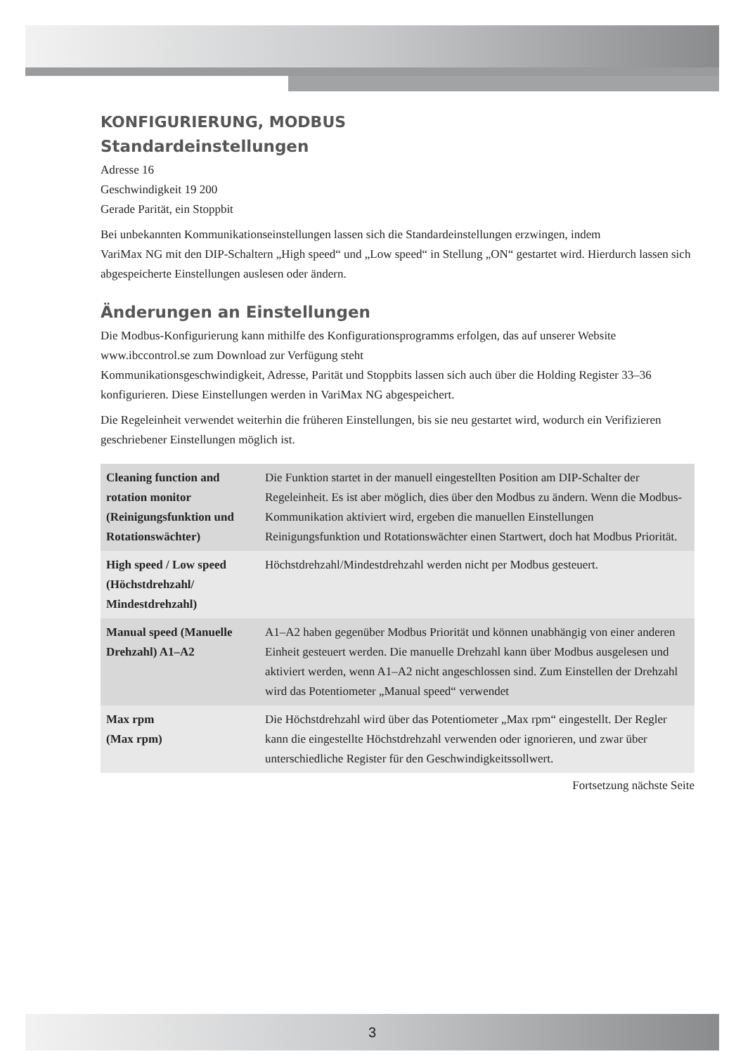KONFIGURIERUNG, MODBUS
Standardeinstellungen
Adresse 16
Geschwindigkeit 19 200
Gerade Parität, ein Stoppbit
Bei unbekannten Kommunikationseinstellungen lassen sich die Standardeinstellungen erzwingen, indem
VariMax NG mit den DIP-Schaltern „High speed“ und „Low speed“ in Stellung „ON“ gestartet wird. Hierdurch lassen sich abgespeicherte Einstellungen auslesen oder ändern.
Änderungen an Einstellungen
Die Modbus-Konfigurierung kann mithilfe des Konfigurationsprogramms erfolgen, das auf unserer Website www.ibccontrol.se zum Download zur Verfügung steht
Kommunikationsgeschwindigkeit, Adresse, Parität und Stoppbits lassen sich auch über die Holding Register 33–36 konfigurieren. Diese Einstellungen werden in VariMax NG abgespeichert.
Die Regeleinheit verwendet weiterhin die früheren Einstellungen, bis sie neu gestartet wird, wodurch ein Verifizieren geschriebener Einstellungen möglich ist.
| Cleaning function and rotation monitor (Reinigungsfunktion und Rotationswächter) | Die Funktion startet in der manuell eingestellten Position am DIP-Schalter der Regeleinheit. Es ist aber möglich, dies über den Modbus zu ändern. Wenn die Modbus-Kommunikation aktiviert wird, ergeben die manuellen Einstellungen Reinigungsfunktion und Rotationswächter einen Startwert, doch hat Modbus Priorität. |
| High speed / Low speed (Höchstdrehzahl/ Mindestdrehzahl) | Höchstdrehzahl/Mindestdrehzahl werden nicht per Modbus gesteuert. |
| Manual speed (Manuelle Drehzahl) A1–A2 | A1–A2 haben gegenüber Modbus Priorität und können unabhängig von einer anderen Einheit gesteuert werden. Die manuelle Drehzahl kann über Modbus ausgelesen und aktiviert werden, wenn A1–A2 nicht angeschlossen sind. Zum Einstellen der Drehzahl wird das Potentiometer „Manual speed“ verwendet |
| Max rpm (Max rpm) | Die Höchstdrehzahl wird über das Potentiometer „Max rpm“ eingestellt. Der Regler kann die eingestellte Höchstdrehzahl verwenden oder ignorieren, und zwar über unterschiedliche Register für den Geschwindigkeitssollwert. |
Fortsetzung nächste Seite
3